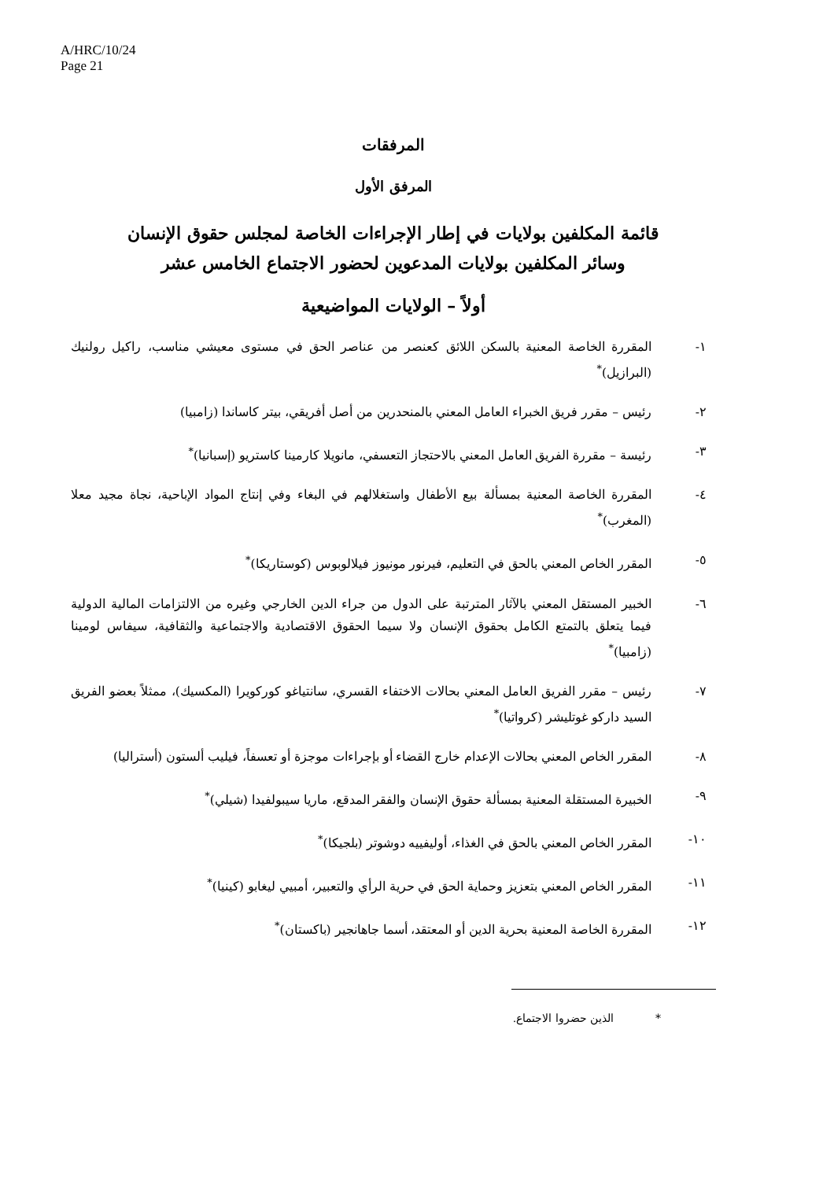A/HRC/10/24
Page 21
المرفقات
المرفق الأول
قائمة المكلفين بولايات في إطار الإجراءات الخاصة لمجلس حقوق الإنسان
وسائر المكلفين بولايات المدعوين لحضور الاجتماع الخامس عشر
أولاً – الولايات المواضيعية
١- المقررة الخاصة المعنية بالسكن اللائق كعنصر من عناصر الحق في مستوى معيشي مناسب، راكيل رولنيك (البرازيل)<sup>*</sup>
٢- رئيس – مقرر فريق الخبراء العامل المعني بالمنحدرين من أصل أفريقي، بيتر كاساندا (زامبيا)
٣- رئيسة – مقررة الفريق العامل المعني بالاحتجاز التعسفي، مانويلا كارمينا كاستريو (إسبانيا)<sup>*</sup>
٤- المقررة الخاصة المعنية بمسألة بيع الأطفال واستغلالهم في البغاء وفي إنتاج المواد الإباحية، نجاة مجيد معلا (المغرب)<sup>*</sup>
٥- المقرر الخاص المعني بالحق في التعليم، فيرنور مونيوز فيلالوبوس (كوستاريكا)<sup>*</sup>
٦- الخبير المستقل المعني بالآثار المترتبة على الدول من جراء الدين الخارجي وغيره من الالتزامات المالية الدولية فيما يتعلق بالتمتع الكامل بحقوق الإنسان ولا سيما الحقوق الاقتصادية والاجتماعية والثقافية، سيفاس لومينا (زامبيا)<sup>*</sup>
٧- رئيس – مقرر الفريق العامل المعني بحالات الاختفاء القسري، سانتياغو كوركويرا (المكسيك)، ممثلاً بعضو الفريق السيد داركو غوتليشر (كرواتيا)<sup>*</sup>
٨- المقرر الخاص المعني بحالات الإعدام خارج القضاء أو بإجراءات موجزة أو تعسفاً، فيليب ألستون (أستراليا)
٩- الخبيرة المستقلة المعنية بمسألة حقوق الإنسان والفقر المدقع، ماريا سيبولفيدا (شيلي)<sup>*</sup>
١٠- المقرر الخاص المعني بالحق في الغذاء، أوليفييه دوشوتر (بلجيكا)<sup>*</sup>
١١- المقرر الخاص المعني بتعزيز وحماية الحق في حرية الرأي والتعبير، أمبيي ليغابو (كينيا)<sup>*</sup>
١٢- المقررة الخاصة المعنية بحرية الدين أو المعتقد، أسما جاهانجير (باكستان)<sup>*</sup>
* الذين حضروا الاجتماع.